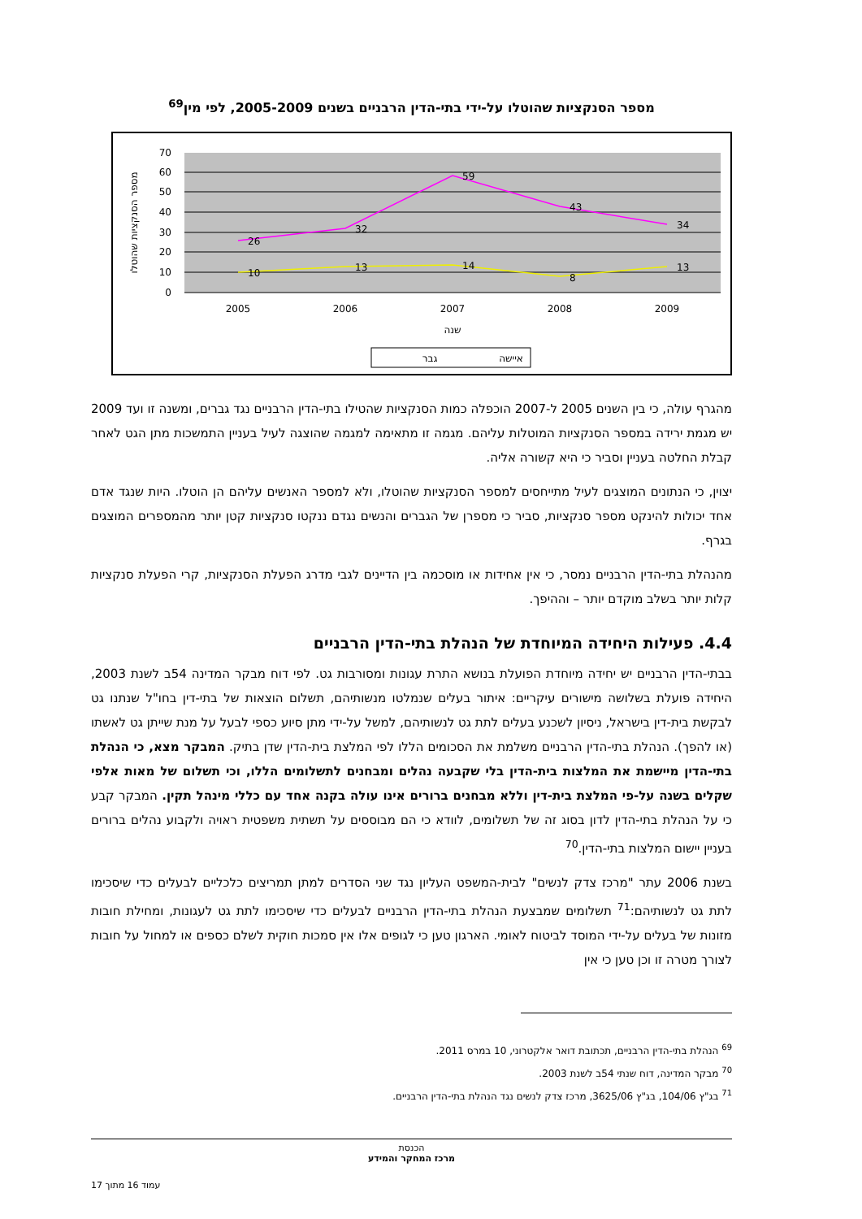מספר הסנקציות שהוטלו על-ידי בתי-הדין הרבניים בשנים 2005-2009, לפי מין<sup>69</sup>
70
60
50
40
30
20
10
0
26
32
59
43
34
10
13
14
8
13
2005
2006
2007
2008
2009
שנה
מספר הסנקציות שהוטלו
איישה
גבר
מהגרף עולה, כי בין השנים 2005 ל-2007 הוכפלה כמות הסנקציות שהטילו בתי-הדין הרבניים נגד גברים, ומשנה זו ועד 2009 יש מגמת ירידה במספר הסנקציות המוטלות עליהם. מגמה זו מתאימה למגמה שהוצגה לעיל בעניין התמשכות מתן הגט לאחר קבלת החלטה בעניין וסביר כי היא קשורה אליה.
יצוין, כי הנתונים המוצגים לעיל מתייחסים למספר הסנקציות שהוטלו, ולא למספר האנשים עליהם הן הוטלו. היות שנגד אדם אחד יכולות להינקט מספר סנקציות, סביר כי מספרן של הגברים והנשים נגדם ננקטו סנקציות קטן יותר מהמספרים המוצגים בגרף.
מהנהלת בתי-הדין הרבניים נמסר, כי אין אחידות או מוסכמה בין הדיינים לגבי מדרג הפעלת הסנקציות, קרי הפעלת סנקציות קלות יותר בשלב מוקדם יותר – וההיפך.
4.4. פעילות היחידה המיוחדת של הנהלת בתי-הדין הרבניים
בבתי-הדין הרבניים יש יחידה מיוחדת הפועלת בנושא התרת עגונות ומסורבות גט. לפי דוח מבקר המדינה 54ב לשנת 2003, היחידה פועלת בשלושה מישורים עיקריים: איתור בעלים שנמלטו מנשותיהם, תשלום הוצאות של בתי-דין בחו"ל שנתנו גט לבקשת בית-דין בישראל, ניסיון לשכנע בעלים לתת גט לנשותיהם, למשל על-ידי מתן סיוע כספי לבעל על מנת שייתן גט לאשתו (או להפך). הנהלת בתי-הדין הרבניים משלמת את הסכומים הללו לפי המלצת בית-הדין שדן בתיק. המבקר מצא, כי הנהלת בתי-הדין מיישמת את המלצות בית-הדין בלי שקבעה נהלים ומבחנים לתשלומים הללו, וכי תשלום של מאות אלפי שקלים בשנה על-פי המלצת בית-דין וללא מבחנים ברורים אינו עולה בקנה אחד עם כללי מינהל תקין. המבקר קבע כי על הנהלת בתי-הדין לדון בסוג זה של תשלומים, לוודא כי הם מבוססים על תשתית משפטית ראויה ולקבוע נהלים ברורים בעניין יישום המלצות בתי-הדין.<sup>70</sup>
בשנת 2006 עתר "מרכז צדק לנשים" לבית-המשפט העליון נגד שני הסדרים למתן תמריצים כלכליים לבעלים כדי שיסכימו לתת גט לנשותיהם:<sup>71</sup> תשלומים שמבצעת הנהלת בתי-הדין הרבניים לבעלים כדי שיסכימו לתת גט לעגונות, ומחילת חובות מזונות של בעלים על-ידי המוסד לביטוח לאומי. הארגון טען כי לגופים אלו אין סמכות חוקית לשלם כספים או למחול על חובות לצורך מטרה זו וכן טען כי אין
<sup>69</sup> הנהלת בתי-הדין הרבניים, תכתובת דואר אלקטרוני, 10 במרס 2011.
<sup>70</sup> מבקר המדינה, דוח שנתי 54ב לשנת 2003.
<sup>71</sup> בג"ץ 104/06, בג"ץ 3625/06, מרכז צדק לנשים נגד הנהלת בתי-הדין הרבניים.
הכנסת
מרכז המחקר והמידע
עמוד 16 מתוך 17